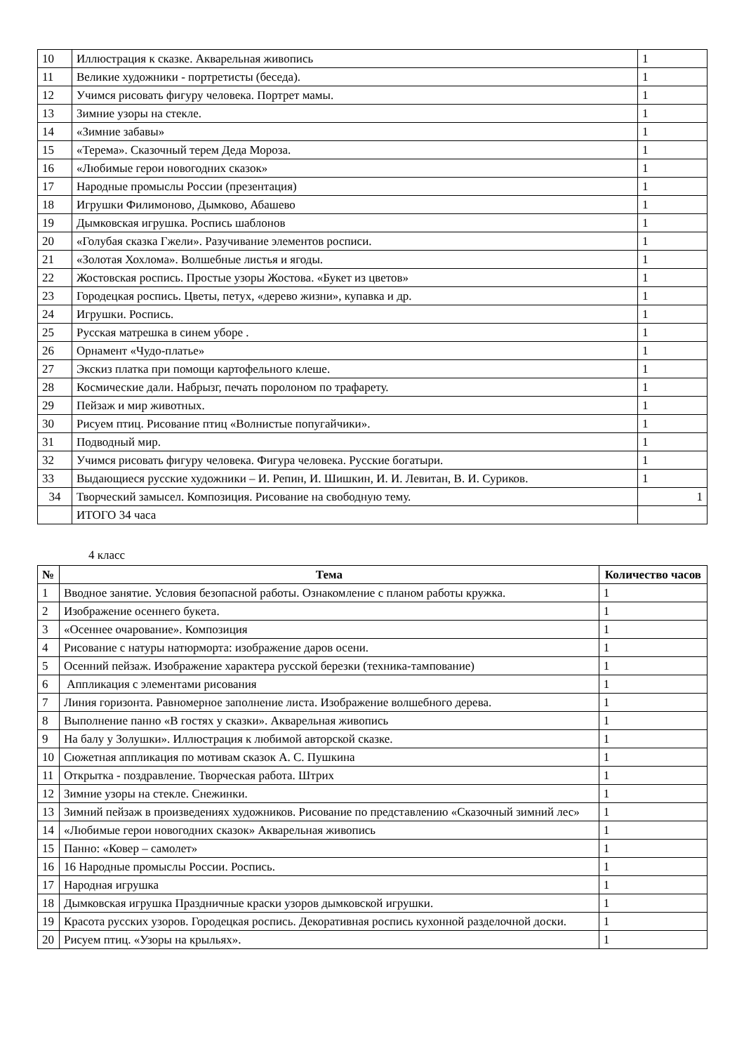| 10 | Иллюстрация к сказке. Акварельная живопись | 1 |
| 11 | Великие художники - портретисты (беседа). | 1 |
| 12 | Учимся рисовать фигуру человека. Портрет мамы. | 1 |
| 13 | Зимние узоры на стекле. | 1 |
| 14 | «Зимние забавы» | 1 |
| 15 | «Терема». Сказочный терем Деда Мороза. | 1 |
| 16 | «Любимые герои новогодних сказок» | 1 |
| 17 | Народные промыслы России (презентация) | 1 |
| 18 | Игрушки Филимоново, Дымково, Абашево | 1 |
| 19 | Дымковская игрушка. Роспись шаблонов | 1 |
| 20 | «Голубая сказка Гжели». Разучивание элементов росписи. | 1 |
| 21 | «Золотая Хохлома». Волшебные листья и ягоды. | 1 |
| 22 | Жостовская роспись. Простые узоры Жостова. «Букет из цветов» | 1 |
| 23 | Городецкая роспись. Цветы, петух, «дерево жизни», купавка и др. | 1 |
| 24 | Игрушки. Роспись. | 1 |
| 25 | Русская матрешка в синем уборе . | 1 |
| 26 | Орнамент «Чудо-платье» | 1 |
| 27 | Экскиз платка при помощи картофельного клеше. | 1 |
| 28 | Космические дали. Набрызг, печать поролоном по трафарету. | 1 |
| 29 | Пейзаж и мир животных. | 1 |
| 30 | Рисуем птиц. Рисование птиц «Волнистые попугайчики». | 1 |
| 31 | Подводный мир. | 1 |
| 32 | Учимся рисовать фигуру человека. Фигура человека. Русские богатыри. | 1 |
| 33 | Выдающиеся русские художники – И. Репин, И. Шишкин, И. И. Левитан, В. И. Суриков. | 1 |
| 34 | Творческий замысел. Композиция. Рисование на свободную тему. | 1 |
| | ИТОГО 34 часа | |
4 класс
| № | Тема | Количество часов |
| --- | --- | --- |
| 1 | Вводное занятие. Условия безопасной работы. Ознакомление с планом работы кружка. | 1 |
| 2 | Изображение осеннего букета. | 1 |
| 3 | «Осеннее очарование». Композиция | 1 |
| 4 | Рисование с натуры натюрморта: изображение даров осени. | 1 |
| 5 | Осенний пейзаж. Изображение характера русской березки (техника-тампование) | 1 |
| 6 | Аппликация с элементами рисования | 1 |
| 7 | Линия горизонта. Равномерное заполнение листа. Изображение волшебного дерева. | 1 |
| 8 | Выполнение панно «В гостях у сказки». Акварельная живопись | 1 |
| 9 | На балу у Золушки». Иллюстрация к любимой авторской сказке. | 1 |
| 10 | Сюжетная аппликация по мотивам сказок А. С. Пушкина | 1 |
| 11 | Открытка - поздравление. Творческая работа. Штрих | 1 |
| 12 | Зимние узоры на стекле. Снежинки. | 1 |
| 13 | Зимний пейзаж в произведениях художников. Рисование по представлению «Сказочный зимний лес» | 1 |
| 14 | «Любимые герои новогодних сказок» Акварельная живопись | 1 |
| 15 | Панно: «Ковер – самолет» | 1 |
| 16 | 16 Народные промыслы России. Роспись. | 1 |
| 17 | Народная игрушка | 1 |
| 18 | Дымковская игрушка Праздничные краски узоров дымковской игрушки. | 1 |
| 19 | Красота русских узоров. Городецкая роспись. Декоративная роспись кухонной разделочной доски. | 1 |
| 20 | Рисуем птиц. «Узоры на крыльях». | 1 |